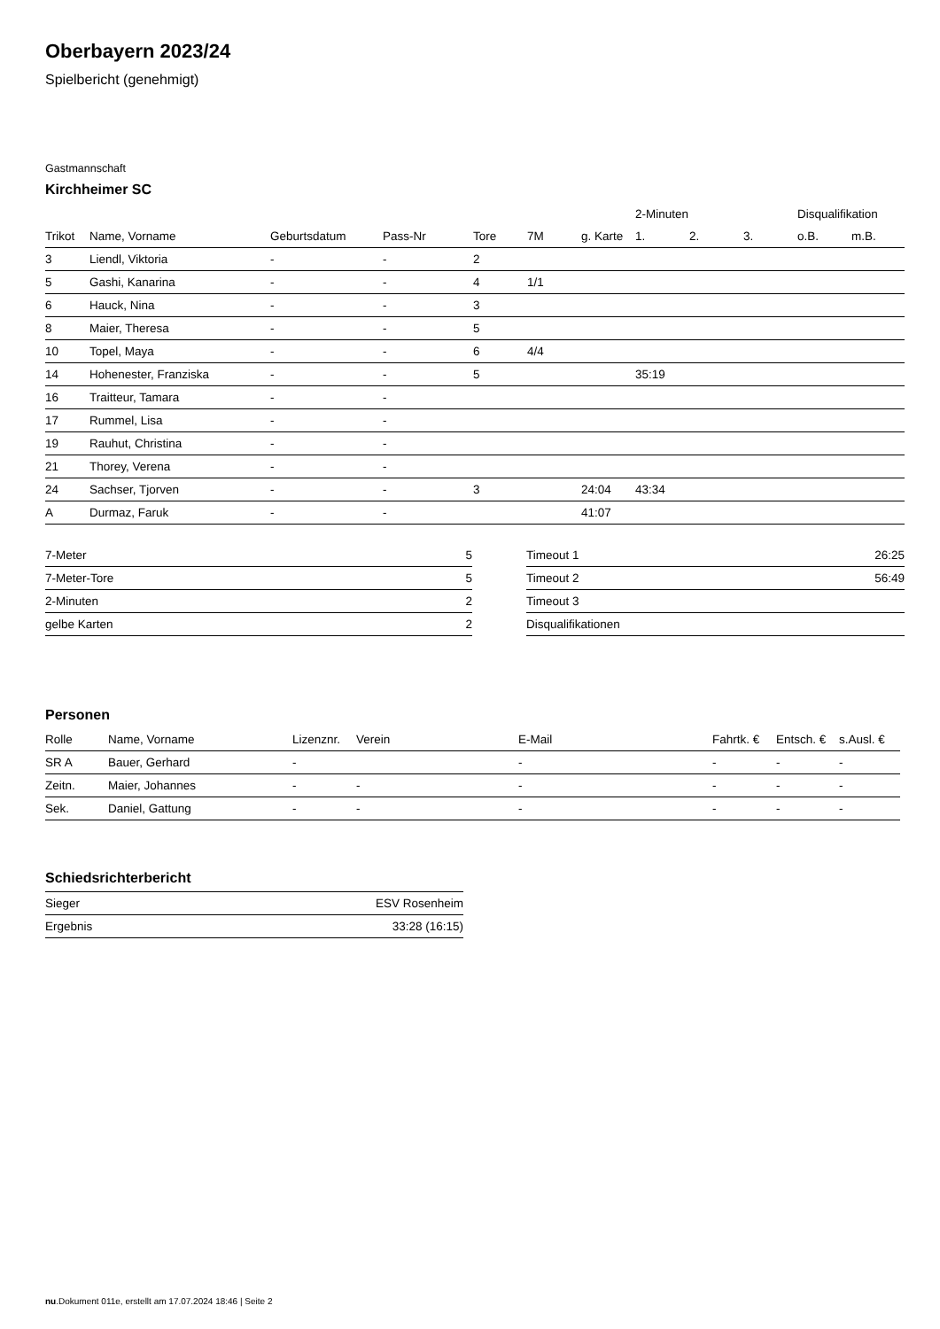Oberbayern 2023/24
Spielbericht (genehmigt)
Gastmannschaft
Kirchheimer SC
| | | | | | | | 2-Minuten | | | Disqualifikation | |
| --- | --- | --- | --- | --- | --- | --- | --- | --- | --- | --- | --- |
| Trikot | Name, Vorname | Geburtsdatum | Pass-Nr | Tore | 7M | g. Karte | 1. | 2. | 3. | o.B. | m.B. |
| 3 | Liendl, Viktoria | - | - | 2 | | | | | | | |
| 5 | Gashi, Kanarina | - | - | 4 | 1/1 | | | | | | |
| 6 | Hauck, Nina | - | - | 3 | | | | | | | |
| 8 | Maier, Theresa | - | - | 5 | | | | | | | |
| 10 | Topel, Maya | - | - | 6 | 4/4 | | | | | | |
| 14 | Hohenester, Franziska | - | - | 5 | | | 35:19 | | | | |
| 16 | Traitteur, Tamara | - | - | | | | | | | | |
| 17 | Rummel, Lisa | - | - | | | | | | | | |
| 19 | Rauhut, Christina | - | - | | | | | | | | |
| 21 | Thorey, Verena | - | - | | | | | | | | |
| 24 | Sachser, Tjorven | - | - | 3 | | 24:04 | 43:34 | | | | |
| A | Durmaz, Faruk | - | - | | | 41:07 | | | | | |
| 7-Meter | 5 |
| 7-Meter-Tore | 5 |
| 2-Minuten | 2 |
| gelbe Karten | 2 |
| Timeout 1 | 26:25 |
| Timeout 2 | 56:49 |
| Timeout 3 | |
| Disqualifikationen | |
Personen
| Rolle | Name, Vorname | Lizenznr. | Verein | E-Mail | Fahrtk. € | Entsch. € | s.Ausl. € |
| --- | --- | --- | --- | --- | --- | --- | --- |
| SR A | Bauer, Gerhard | - | | - | - | - | - |
| Zeitn. | Maier, Johannes | - | - | - | - | - | - |
| Sek. | Daniel, Gattung | - | - | - | - | - | - |
Schiedsrichterbericht
| Sieger | ESV Rosenheim |
| Ergebnis | 33:28 (16:15) |
nu.Dokument 011e, erstellt am 17.07.2024 18:46 | Seite 2